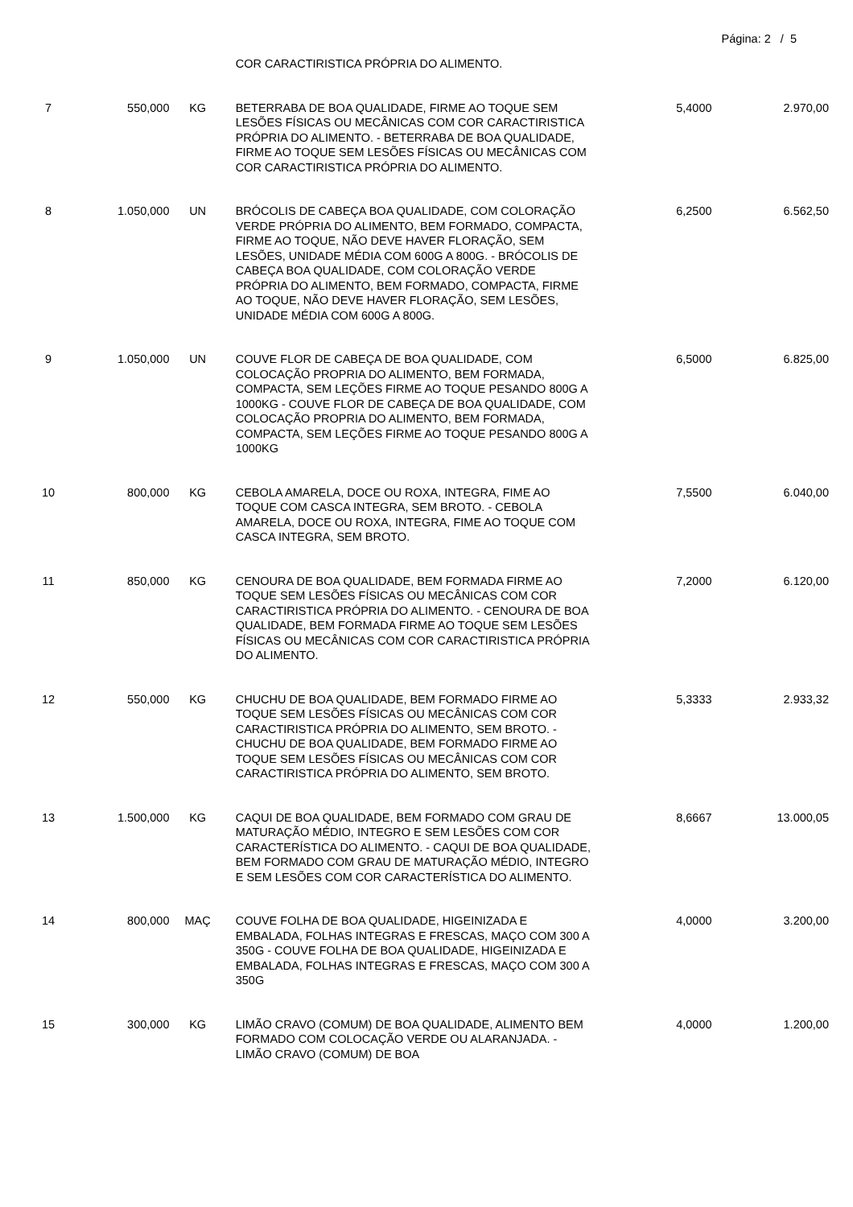Página: 2 / 5
| | | | COR CARACTIRISTICA PRÓPRIA DO ALIMENTO. | | |
| 7 | 550,000 | KG | BETERRABA DE BOA QUALIDADE, FIRME AO TOQUE SEM LESÕES FÍSICAS OU MECÂNICAS COM COR CARACTIRISTICA PRÓPRIA DO ALIMENTO. - BETERRABA DE BOA QUALIDADE, FIRME AO TOQUE SEM LESÕES FÍSICAS OU MECÂNICAS COM COR CARACTIRISTICA PRÓPRIA DO ALIMENTO. | 5,4000 | 2.970,00 |
| 8 | 1.050,000 | UN | BRÓCOLIS DE CABEÇA BOA QUALIDADE, COM COLORAÇÃO VERDE PRÓPRIA DO ALIMENTO, BEM FORMADO, COMPACTA, FIRME AO TOQUE, NÃO DEVE HAVER FLORAÇÃO, SEM LESÕES, UNIDADE MÉDIA COM 600G A 800G. - BRÓCOLIS DE CABEÇA BOA QUALIDADE, COM COLORAÇÃO VERDE PRÓPRIA DO ALIMENTO, BEM FORMADO, COMPACTA, FIRME AO TOQUE, NÃO DEVE HAVER FLORAÇÃO, SEM LESÕES, UNIDADE MÉDIA COM 600G A 800G. | 6,2500 | 6.562,50 |
| 9 | 1.050,000 | UN | COUVE FLOR DE CABEÇA DE BOA QUALIDADE, COM COLOCAÇÃO PROPRIA DO ALIMENTO, BEM FORMADA, COMPACTA, SEM LEÇÕES FIRME AO TOQUE PESANDO 800G A 1000KG - COUVE FLOR DE CABEÇA DE BOA QUALIDADE, COM COLOCAÇÃO PROPRIA DO ALIMENTO, BEM FORMADA, COMPACTA, SEM LEÇÕES FIRME AO TOQUE PESANDO 800G A 1000KG | 6,5000 | 6.825,00 |
| 10 | 800,000 | KG | CEBOLA AMARELA, DOCE OU ROXA, INTEGRA, FIME AO TOQUE COM CASCA INTEGRA, SEM BROTO. - CEBOLA AMARELA, DOCE OU ROXA, INTEGRA, FIME AO TOQUE COM CASCA INTEGRA, SEM BROTO. | 7,5500 | 6.040,00 |
| 11 | 850,000 | KG | CENOURA DE BOA QUALIDADE, BEM FORMADA FIRME AO TOQUE SEM LESÕES FÍSICAS OU MECÂNICAS COM COR CARACTIRISTICA PRÓPRIA DO ALIMENTO. - CENOURA DE BOA QUALIDADE, BEM FORMADA FIRME AO TOQUE SEM LESÕES FÍSICAS OU MECÂNICAS COM COR CARACTIRISTICA PRÓPRIA DO ALIMENTO. | 7,2000 | 6.120,00 |
| 12 | 550,000 | KG | CHUCHU DE BOA QUALIDADE, BEM FORMADO FIRME AO TOQUE SEM LESÕES FÍSICAS OU MECÂNICAS COM COR CARACTIRISTICA PRÓPRIA DO ALIMENTO, SEM BROTO. - CHUCHU DE BOA QUALIDADE, BEM FORMADO FIRME AO TOQUE SEM LESÕES FÍSICAS OU MECÂNICAS COM COR CARACTIRISTICA PRÓPRIA DO ALIMENTO, SEM BROTO. | 5,3333 | 2.933,32 |
| 13 | 1.500,000 | KG | CAQUI DE BOA QUALIDADE, BEM FORMADO COM GRAU DE MATURAÇÃO MÉDIO, INTEGRO E SEM LESÕES COM COR CARACTERÍSTICA DO ALIMENTO. - CAQUI DE BOA QUALIDADE, BEM FORMADO COM GRAU DE MATURAÇÃO MÉDIO, INTEGRO E SEM LESÕES COM COR CARACTERÍSTICA DO ALIMENTO. | 8,6667 | 13.000,05 |
| 14 | 800,000 | MAÇ | COUVE FOLHA DE BOA QUALIDADE, HIGEINIZADA E EMBALADA, FOLHAS INTEGRAS E FRESCAS, MAÇO COM 300 A 350G - COUVE FOLHA DE BOA QUALIDADE, HIGEINIZADA E EMBALADA, FOLHAS INTEGRAS E FRESCAS, MAÇO COM 300 A 350G | 4,0000 | 3.200,00 |
| 15 | 300,000 | KG | LIMÃO CRAVO (COMUM) DE BOA QUALIDADE, ALIMENTO BEM FORMADO COM COLOCAÇÃO VERDE OU ALARANJADA. - LIMÃO CRAVO (COMUM) DE BOA | 4,0000 | 1.200,00 |